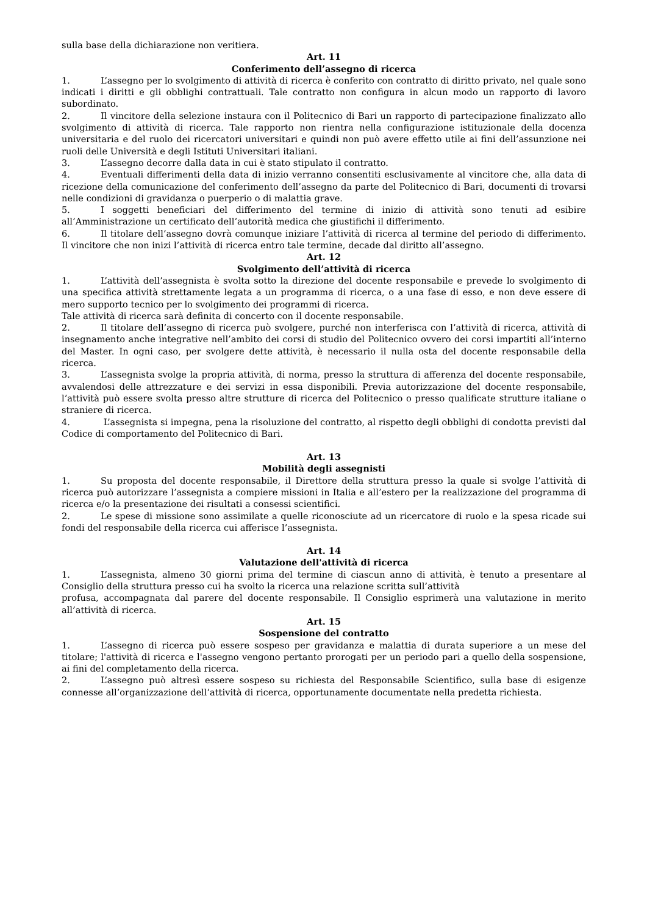sulla base della dichiarazione non veritiera.
Art. 11
Conferimento dell’assegno di ricerca
1. L’assegno per lo svolgimento di attività di ricerca è conferito con contratto di diritto privato, nel quale sono indicati i diritti e gli obblighi contrattuali. Tale contratto non configura in alcun modo un rapporto di lavoro subordinato.
2. Il vincitore della selezione instaura con il Politecnico di Bari un rapporto di partecipazione finalizzato allo svolgimento di attività di ricerca. Tale rapporto non rientra nella configurazione istituzionale della docenza universitaria e del ruolo dei ricercatori universitari e quindi non può avere effetto utile ai fini dell’assunzione nei ruoli delle Università e degli Istituti Universitari italiani.
3. L’assegno decorre dalla data in cui è stato stipulato il contratto.
4. Eventuali differimenti della data di inizio verranno consentiti esclusivamente al vincitore che, alla data di ricezione della comunicazione del conferimento dell’assegno da parte del Politecnico di Bari, documenti di trovarsi nelle condizioni di gravidanza o puerperio o di malattia grave.
5. I soggetti beneficiari del differimento del termine di inizio di attività sono tenuti ad esibire all’Amministrazione un certificato dell’autorità medica che giustifichi il differimento.
6. Il titolare dell’assegno dovrà comunque iniziare l’attività di ricerca al termine del periodo di differimento. Il vincitore che non inizi l’attività di ricerca entro tale termine, decade dal diritto all’assegno.
Art. 12
Svolgimento dell’attività di ricerca
1. L’attività dell’assegnista è svolta sotto la direzione del docente responsabile e prevede lo svolgimento di una specifica attività strettamente legata a un programma di ricerca, o a una fase di esso, e non deve essere di mero supporto tecnico per lo svolgimento dei programmi di ricerca.
Tale attività di ricerca sarà definita di concerto con il docente responsabile.
2. Il titolare dell’assegno di ricerca può svolgere, purché non interferisca con l’attività di ricerca, attività di insegnamento anche integrative nell’ambito dei corsi di studio del Politecnico ovvero dei corsi impartiti all’interno del Master. In ogni caso, per svolgere dette attività, è necessario il nulla osta del docente responsabile della ricerca.
3. L’assegnista svolge la propria attività, di norma, presso la struttura di afferenza del docente responsabile, avvalendosi delle attrezzature e dei servizi in essa disponibili. Previa autorizzazione del docente responsabile, l’attività può essere svolta presso altre strutture di ricerca del Politecnico o presso qualificate strutture italiane o straniere di ricerca.
4. L’assegnista si impegna, pena la risoluzione del contratto, al rispetto degli obblighi di condotta previsti dal Codice di comportamento del Politecnico di Bari.
Art. 13
Mobilità degli assegnisti
1. Su proposta del docente responsabile, il Direttore della struttura presso la quale si svolge l’attività di ricerca può autorizzare l’assegnista a compiere missioni in Italia e all’estero per la realizzazione del programma di ricerca e/o la presentazione dei risultati a consessi scientifici.
2. Le spese di missione sono assimilate a quelle riconosciute ad un ricercatore di ruolo e la spesa ricade sui fondi del responsabile della ricerca cui afferisce l’assegnista.
Art. 14
Valutazione dell'attività di ricerca
1. L’assegnista, almeno 30 giorni prima del termine di ciascun anno di attività, è tenuto a presentare al Consiglio della struttura presso cui ha svolto la ricerca una relazione scritta sull’attività
profusa, accompagnata dal parere del docente responsabile. Il Consiglio esprimerà una valutazione in merito all’attività di ricerca.
Art. 15
Sospensione del contratto
1. L’assegno di ricerca può essere sospeso per gravidanza e malattia di durata superiore a un mese del titolare; l'attività di ricerca e l'assegno vengono pertanto prorogati per un periodo pari a quello della sospensione, ai fini del completamento della ricerca.
2. L’assegno può altresì essere sospeso su richiesta del Responsabile Scientifico, sulla base di esigenze connesse all’organizzazione dell’attività di ricerca, opportunamente documentate nella predetta richiesta.